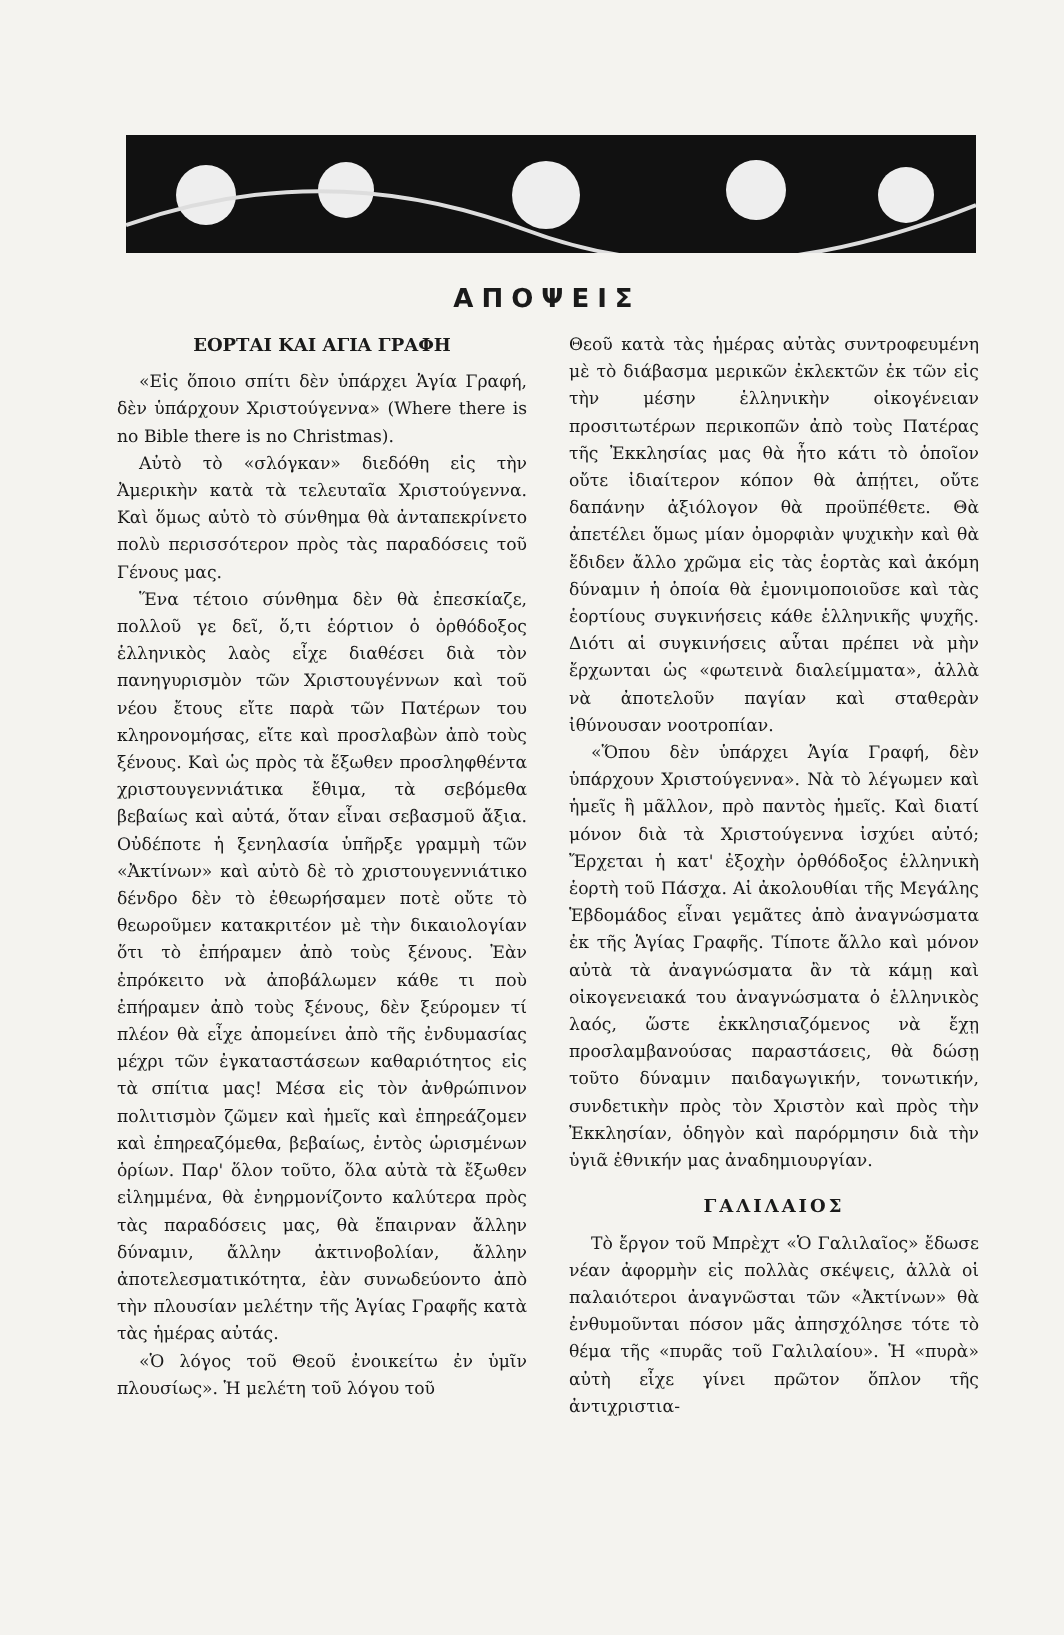ΑΠΟΨΕΙΣ
ΕΟΡΤΑΙ ΚΑΙ ΑΓΙΑ ΓΡΑΦΗ
«Εἰς ὅποιο σπίτι δὲν ὑπάρχει Ἁγία Γραφή, δὲν ὑπάρχουν Χριστούγεννα» (Where there is no Bible there is no Christmas).
Αὐτὸ τὸ «σλόγκαν» διεδόθη εἰς τὴν Ἀμερικὴν κατὰ τὰ τελευταῖα Χριστούγεννα. Καὶ ὅμως αὐτὸ τὸ σύνθημα θὰ ἀνταπεκρίνετο πολὺ περισσότερον πρὸς τὰς παραδόσεις τοῦ Γένους μας.
Ἕνα τέτοιο σύνθημα δὲν θὰ ἐπεσκίαζε, πολλοῦ γε δεῖ, ὅ,τι ἑόρτιον ὁ ὀρθόδοξος ἑλληνικὸς λαὸς εἶχε διαθέσει διὰ τὸν πανηγυρισμὸν τῶν Χριστουγέννων καὶ τοῦ νέου ἔτους εἴτε παρὰ τῶν Πατέρων του κληρονομήσας, εἴτε καὶ προσλαβὼν ἀπὸ τοὺς ξένους. Καὶ ὡς πρὸς τὰ ἔξωθεν προσληφθέντα χριστουγεννιάτικα ἔθιμα, τὰ σεβόμεθα βεβαίως καὶ αὐτά, ὅταν εἶναι σεβασμοῦ ἄξια. Οὐδέποτε ἡ ξενηλασία ὑπῆρξε γραμμὴ τῶν «Ἀκτίνων» καὶ αὐτὸ δὲ τὸ χριστουγεννιάτικο δένδρο δὲν τὸ ἐθεωρήσαμεν ποτὲ οὔτε τὸ θεωροῦμεν κατακριτέον μὲ τὴν δικαιολογίαν ὅτι τὸ ἐπήραμεν ἀπὸ τοὺς ξένους. Ἐὰν ἐπρόκειτο νὰ ἀποβάλωμεν κάθε τι ποὺ ἐπήραμεν ἀπὸ τοὺς ξένους, δὲν ξεύρομεν τί πλέον θὰ εἶχε ἀπομείνει ἀπὸ τῆς ἐνδυμασίας μέχρι τῶν ἐγκαταστάσεων καθαριότητος εἰς τὰ σπίτια μας! Μέσα εἰς τὸν ἀνθρώπινον πολιτισμὸν ζῶμεν καὶ ἡμεῖς καὶ ἐπηρεάζομεν καὶ ἐπηρεαζόμεθα, βεβαίως, ἐντὸς ὡρισμένων ὁρίων. Παρ' ὅλον τοῦτο, ὅλα αὐτὰ τὰ ἔξωθεν εἰλημμένα, θὰ ἐνηρμονίζοντο καλύτερα πρὸς τὰς παραδόσεις μας, θὰ ἔπαιρναν ἄλλην δύναμιν, ἄλλην ἀκτινοβολίαν, ἄλλην ἀποτελεσματικότητα, ἐὰν συνωδεύοντο ἀπὸ τὴν πλουσίαν μελέτην τῆς Ἁγίας Γραφῆς κατὰ τὰς ἡμέρας αὐτάς.
«Ὁ λόγος τοῦ Θεοῦ ἐνοικείτω ἐν ὑμῖν πλουσίως». Ἡ μελέτη τοῦ λόγου τοῦ
Θεοῦ κατὰ τὰς ἡμέρας αὐτὰς συντροφευμένη μὲ τὸ διάβασμα μερικῶν ἐκλεκτῶν ἐκ τῶν εἰς τὴν μέσην ἑλληνικὴν οἰκογένειαν προσιτωτέρων περικοπῶν ἀπὸ τοὺς Πατέρας τῆς Ἐκκλησίας μας θὰ ἦτο κάτι τὸ ὁποῖον οὔτε ἰδιαίτερον κόπον θὰ ἀπῄτει, οὔτε δαπάνην ἀξιόλογον θὰ προϋπέθετε. Θὰ ἀπετέλει ὅμως μίαν ὀμορφιὰν ψυχικὴν καὶ θὰ ἔδιδεν ἄλλο χρῶμα εἰς τὰς ἑορτὰς καὶ ἀκόμη δύναμιν ἡ ὁποία θὰ ἐμονιμοποιοῦσε καὶ τὰς ἑορτίους συγκινήσεις κάθε ἑλληνικῆς ψυχῆς. Διότι αἱ συγκινήσεις αὗται πρέπει νὰ μὴν ἔρχωνται ὡς «φωτεινὰ διαλείμματα», ἀλλὰ νὰ ἀποτελοῦν παγίαν καὶ σταθερὰν ἰθύνουσαν νοοτροπίαν.
«Ὅπου δὲν ὑπάρχει Ἁγία Γραφή, δὲν ὑπάρχουν Χριστούγεννα». Νὰ τὸ λέγωμεν καὶ ἡμεῖς ἢ μᾶλλον, πρὸ παντὸς ἡμεῖς. Καὶ διατί μόνον διὰ τὰ Χριστούγεννα ἰσχύει αὐτό; Ἔρχεται ἡ κατ' ἐξοχὴν ὀρθόδοξος ἑλληνικὴ ἑορτὴ τοῦ Πάσχα. Αἱ ἀκολουθίαι τῆς Μεγάλης Ἑβδομάδος εἶναι γεμᾶτες ἀπὸ ἀναγνώσματα ἐκ τῆς Ἁγίας Γραφῆς. Τίποτε ἄλλο καὶ μόνον αὐτὰ τὰ ἀναγνώσματα ἂν τὰ κάμῃ καὶ οἰκογενειακά του ἀναγνώσματα ὁ ἑλληνικὸς λαός, ὥστε ἐκκλησιαζόμενος νὰ ἔχῃ προσλαμβανούσας παραστάσεις, θὰ δώσῃ τοῦτο δύναμιν παιδαγωγικήν, τονωτικήν, συνδετικὴν πρὸς τὸν Χριστὸν καὶ πρὸς τὴν Ἐκκλησίαν, ὁδηγὸν καὶ παρόρμησιν διὰ τὴν ὑγιᾶ ἐθνικήν μας ἀναδημιουργίαν.
ΓΑΛΙΛΑΙΟΣ
Τὸ ἔργον τοῦ Μπρὲχτ «Ὁ Γαλιλαῖος» ἔδωσε νέαν ἀφορμὴν εἰς πολλὰς σκέψεις, ἀλλὰ οἱ παλαιότεροι ἀναγνῶσται τῶν «Ἀκτίνων» θὰ ἐνθυμοῦνται πόσον μᾶς ἀπησχόλησε τότε τὸ θέμα τῆς «πυρᾶς τοῦ Γαλιλαίου». Ἡ «πυρὰ» αὐτὴ εἶχε γίνει πρῶτον ὅπλον τῆς ἀντιχριστια-